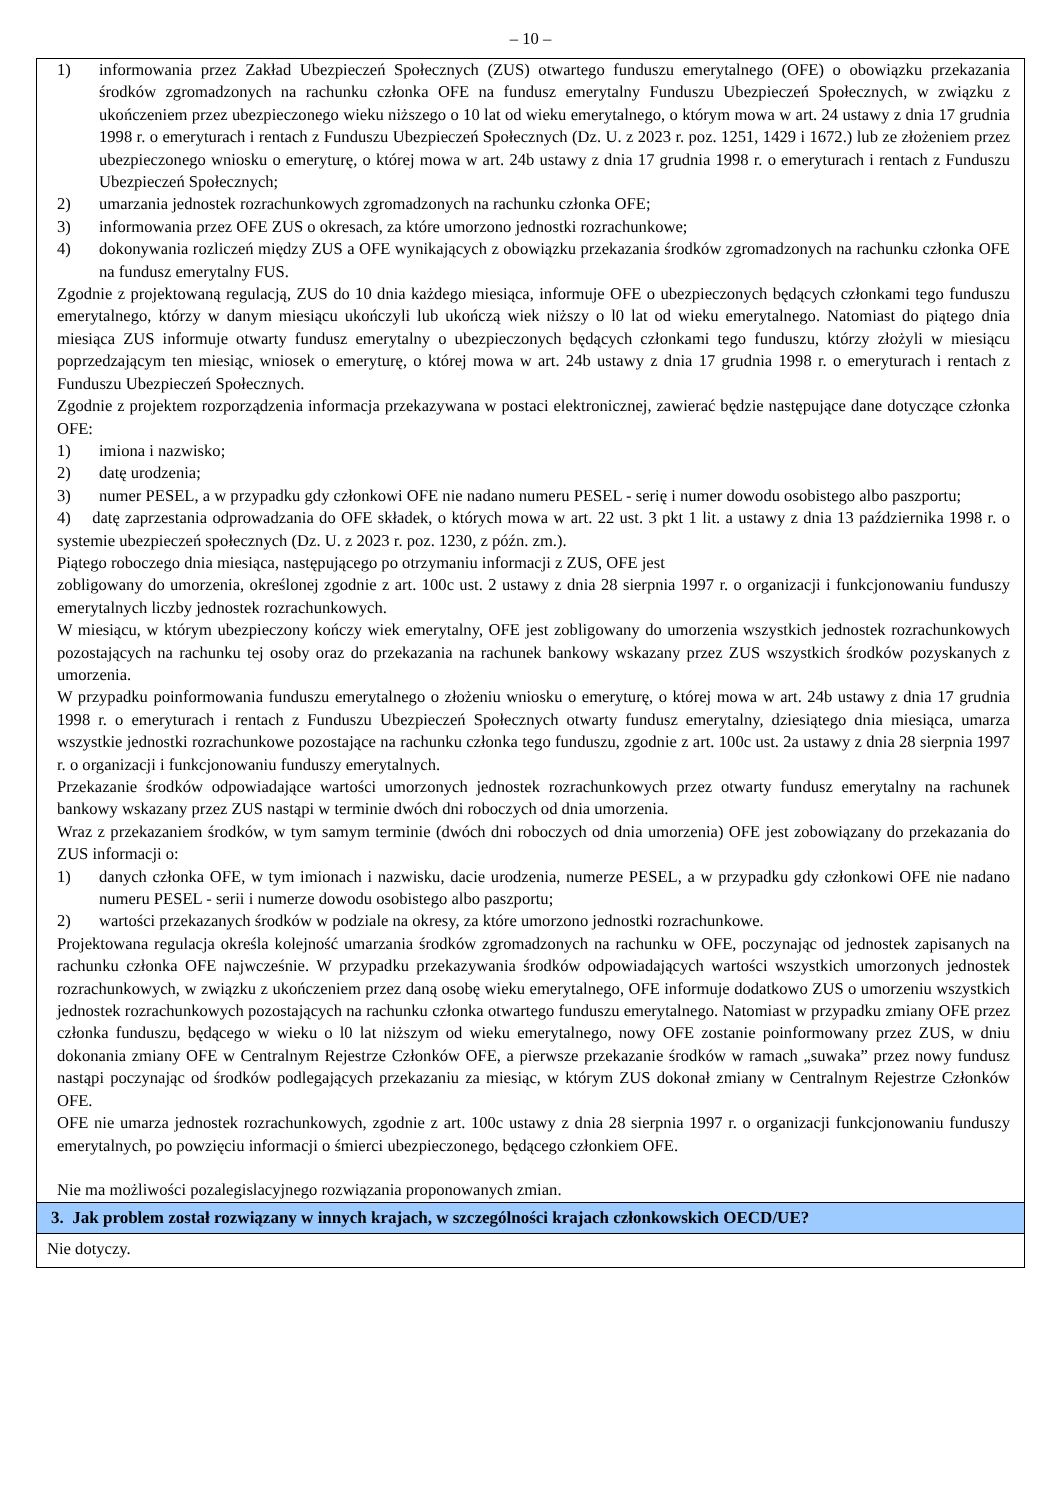– 10 –
1) informowania przez Zakład Ubezpieczeń Społecznych (ZUS) otwartego funduszu emerytalnego (OFE) o obowiązku przekazania środków zgromadzonych na rachunku członka OFE na fundusz emerytalny Funduszu Ubezpieczeń Społecznych, w związku z ukończeniem przez ubezpieczonego wieku niższego o 10 lat od wieku emerytalnego, o którym mowa w art. 24 ustawy z dnia 17 grudnia 1998 r. o emeryturach i rentach z Funduszu Ubezpieczeń Społecznych (Dz. U. z 2023 r. poz. 1251, 1429 i 1672.) lub ze złożeniem przez ubezpieczonego wniosku o emeryturę, o której mowa w art. 24b ustawy z dnia 17 grudnia 1998 r. o emeryturach i rentach z Funduszu Ubezpieczeń Społecznych;
2) umarzania jednostek rozrachunkowych zgromadzonych na rachunku członka OFE;
3) informowania przez OFE ZUS o okresach, za które umorzono jednostki rozrachunkowe;
4) dokonywania rozliczeń między ZUS a OFE wynikających z obowiązku przekazania środków zgromadzonych na rachunku członka OFE na fundusz emerytalny FUS.
Zgodnie z projektowaną regulacją, ZUS do 10 dnia każdego miesiąca, informuje OFE o ubezpieczonych będących członkami tego funduszu emerytalnego, którzy w danym miesiącu ukończyli lub ukończą wiek niższy o l0 lat od wieku emerytalnego. Natomiast do piątego dnia miesiąca ZUS informuje otwarty fundusz emerytalny o ubezpieczonych będących członkami tego funduszu, którzy złożyli w miesiącu poprzedzającym ten miesiąc, wniosek o emeryturę, o której mowa w art. 24b ustawy z dnia 17 grudnia 1998 r. o emeryturach i rentach z Funduszu Ubezpieczeń Społecznych.
Zgodnie z projektem rozporządzenia informacja przekazywana w postaci elektronicznej, zawierać będzie następujące dane dotyczące członka OFE:
1) imiona i nazwisko;
2) datę urodzenia;
3) numer PESEL, a w przypadku gdy członkowi OFE nie nadano numeru PESEL - serię i numer dowodu osobistego albo paszportu;
4) datę zaprzestania odprowadzania do OFE składek, o których mowa w art. 22 ust. 3 pkt 1 lit. a ustawy z dnia 13 października 1998 r. o systemie ubezpieczeń społecznych (Dz. U. z 2023 r. poz. 1230, z późn. zm.).
Piątego roboczego dnia miesiąca, następującego po otrzymaniu informacji z ZUS, OFE jest
zobligowany do umorzenia, określonej zgodnie z art. 100c ust. 2 ustawy z dnia 28 sierpnia 1997 r. o organizacji i funkcjonowaniu funduszy emerytalnych liczby jednostek rozrachunkowych.
W miesiącu, w którym ubezpieczony kończy wiek emerytalny, OFE jest zobligowany do umorzenia wszystkich jednostek rozrachunkowych pozostających na rachunku tej osoby oraz do przekazania na rachunek bankowy wskazany przez ZUS wszystkich środków pozyskanych z umorzenia.
W przypadku poinformowania funduszu emerytalnego o złożeniu wniosku o emeryturę, o której mowa w art. 24b ustawy z dnia 17 grudnia 1998 r. o emeryturach i rentach z Funduszu Ubezpieczeń Społecznych otwarty fundusz emerytalny, dziesiątego dnia miesiąca, umarza wszystkie jednostki rozrachunkowe pozostające na rachunku członka tego funduszu, zgodnie z art. 100c ust. 2a ustawy z dnia 28 sierpnia 1997 r. o organizacji i funkcjonowaniu funduszy emerytalnych.
Przekazanie środków odpowiadające wartości umorzonych jednostek rozrachunkowych przez otwarty fundusz emerytalny na rachunek bankowy wskazany przez ZUS nastąpi w terminie dwóch dni roboczych od dnia umorzenia.
Wraz z przekazaniem środków, w tym samym terminie (dwóch dni roboczych od dnia umorzenia) OFE jest zobowiązany do przekazania do ZUS informacji o:
1) danych członka OFE, w tym imionach i nazwisku, dacie urodzenia, numerze PESEL, a w przypadku gdy członkowi OFE nie nadano numeru PESEL - serii i numerze dowodu osobistego albo paszportu;
2) wartości przekazanych środków w podziale na okresy, za które umorzono jednostki rozrachunkowe.
Projektowana regulacja określa kolejność umarzania środków zgromadzonych na rachunku w OFE, poczynając od jednostek zapisanych na rachunku członka OFE najwcześnie. W przypadku przekazywania środków odpowiadających wartości wszystkich umorzonych jednostek rozrachunkowych, w związku z ukończeniem przez daną osobę wieku emerytalnego, OFE informuje dodatkowo ZUS o umorzeniu wszystkich jednostek rozrachunkowych pozostających na rachunku członka otwartego funduszu emerytalnego. Natomiast w przypadku zmiany OFE przez członka funduszu, będącego w wieku o l0 lat niższym od wieku emerytalnego, nowy OFE zostanie poinformowany przez ZUS, w dniu dokonania zmiany OFE w Centralnym Rejestrze Członków OFE, a pierwsze przekazanie środków w ramach „suwaka” przez nowy fundusz nastąpi poczynając od środków podlegających przekazaniu za miesiąc, w którym ZUS dokonał zmiany w Centralnym Rejestrze Członków OFE.
OFE nie umarza jednostek rozrachunkowych, zgodnie z art. 100c ustawy z dnia 28 sierpnia 1997 r. o organizacji funkcjonowaniu funduszy emerytalnych, po powzięciu informacji o śmierci ubezpieczonego, będącego członkiem OFE.
Nie ma możliwości pozalegislacyjnego rozwiązania proponowanych zmian.
3. Jak problem został rozwiązany w innych krajach, w szczególności krajach członkowskich OECD/UE?
Nie dotyczy.